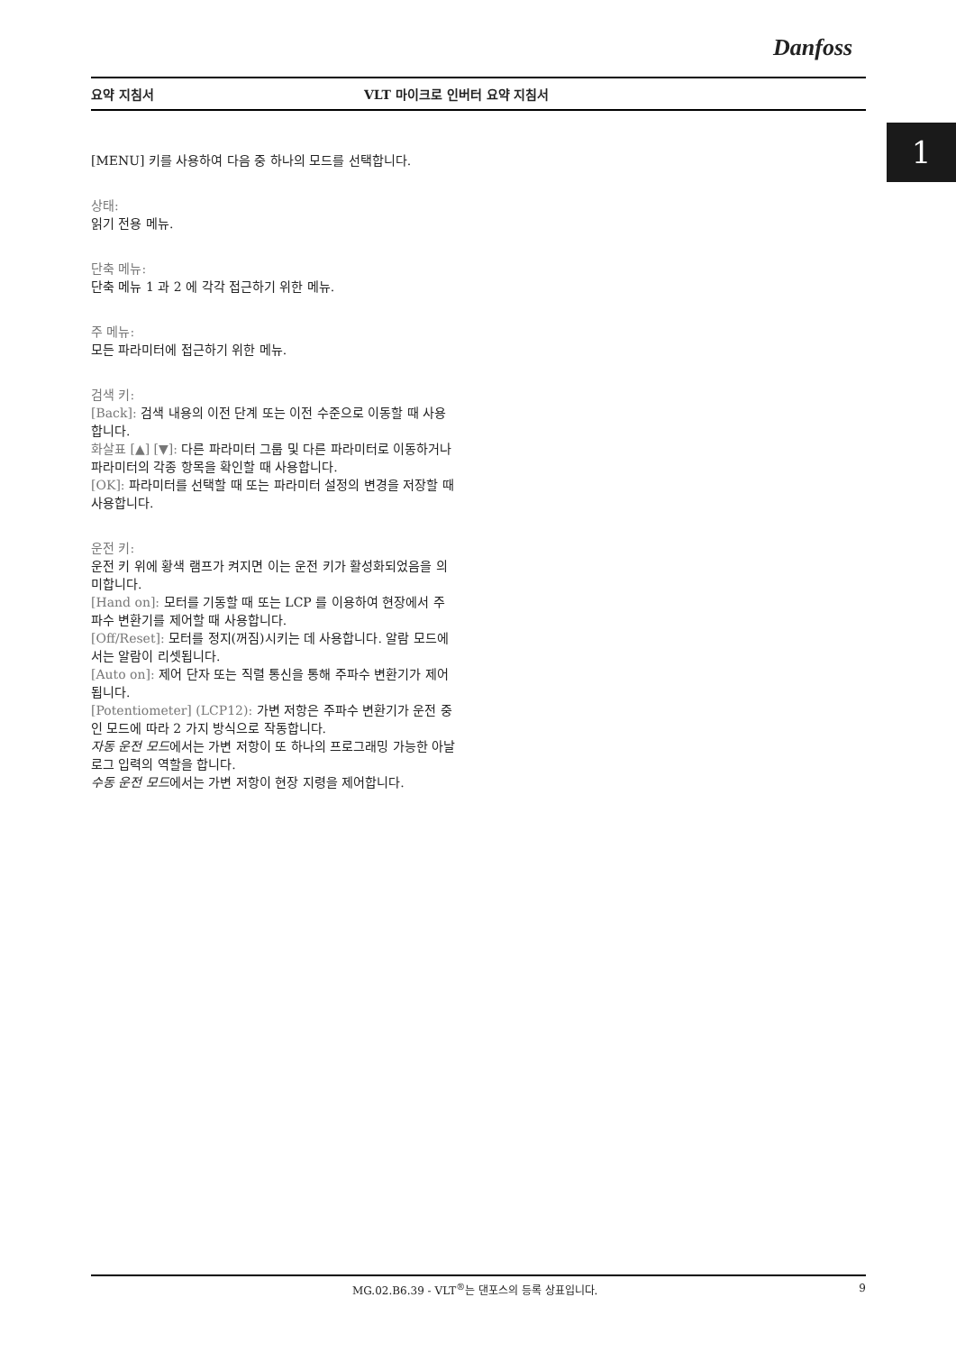Danfoss
요약 지침서 VLT 마이크로 인버터 요약 지침서
1
[MENU] 키를 사용하여 다음 중 하나의 모드를 선택합니다.
상태:
읽기 전용 메뉴.
단축 메뉴:
단축 메뉴 1 과 2 에 각각 접근하기 위한 메뉴.
주 메뉴:
모든 파라미터에 접근하기 위한 메뉴.
검색 키:
[Back]: 검색 내용의 이전 단계 또는 이전 수준으로 이동할 때 사용합니다.
화살표 [▲] [▼]: 다른 파라미터 그룹 및 다른 파라미터로 이동하거나 파라미터의 각종 항목을 확인할 때 사용합니다.
[OK]: 파라미터를 선택할 때 또는 파라미터 설정의 변경을 저장할 때 사용합니다.
운전 키:
운전 키 위에 황색 램프가 켜지면 이는 운전 키가 활성화되었음을 의미합니다.
[Hand on]: 모터를 기동할 때 또는 LCP 를 이용하여 현장에서 주파수 변환기를 제어할 때 사용합니다.
[Off/Reset]: 모터를 정지(꺼짐)시키는 데 사용합니다. 알람 모드에서는 알람이 리셋됩니다.
[Auto on]: 제어 단자 또는 직렬 통신을 통해 주파수 변환기가 제어됩니다.
[Potentiometer] (LCP12): 가변 저항은 주파수 변환기가 운전 중인 모드에 따라 2 가지 방식으로 작동합니다.
자동 운전 모드에서는 가변 저항이 또 하나의 프로그래밍 가능한 아날로그 입력의 역할을 합니다.
수동 운전 모드에서는 가변 저항이 현장 지령을 제어합니다.
MG.02.B6.39 - VLT<sup>®</sup>는 댄포스의 등록 상표입니다. 9